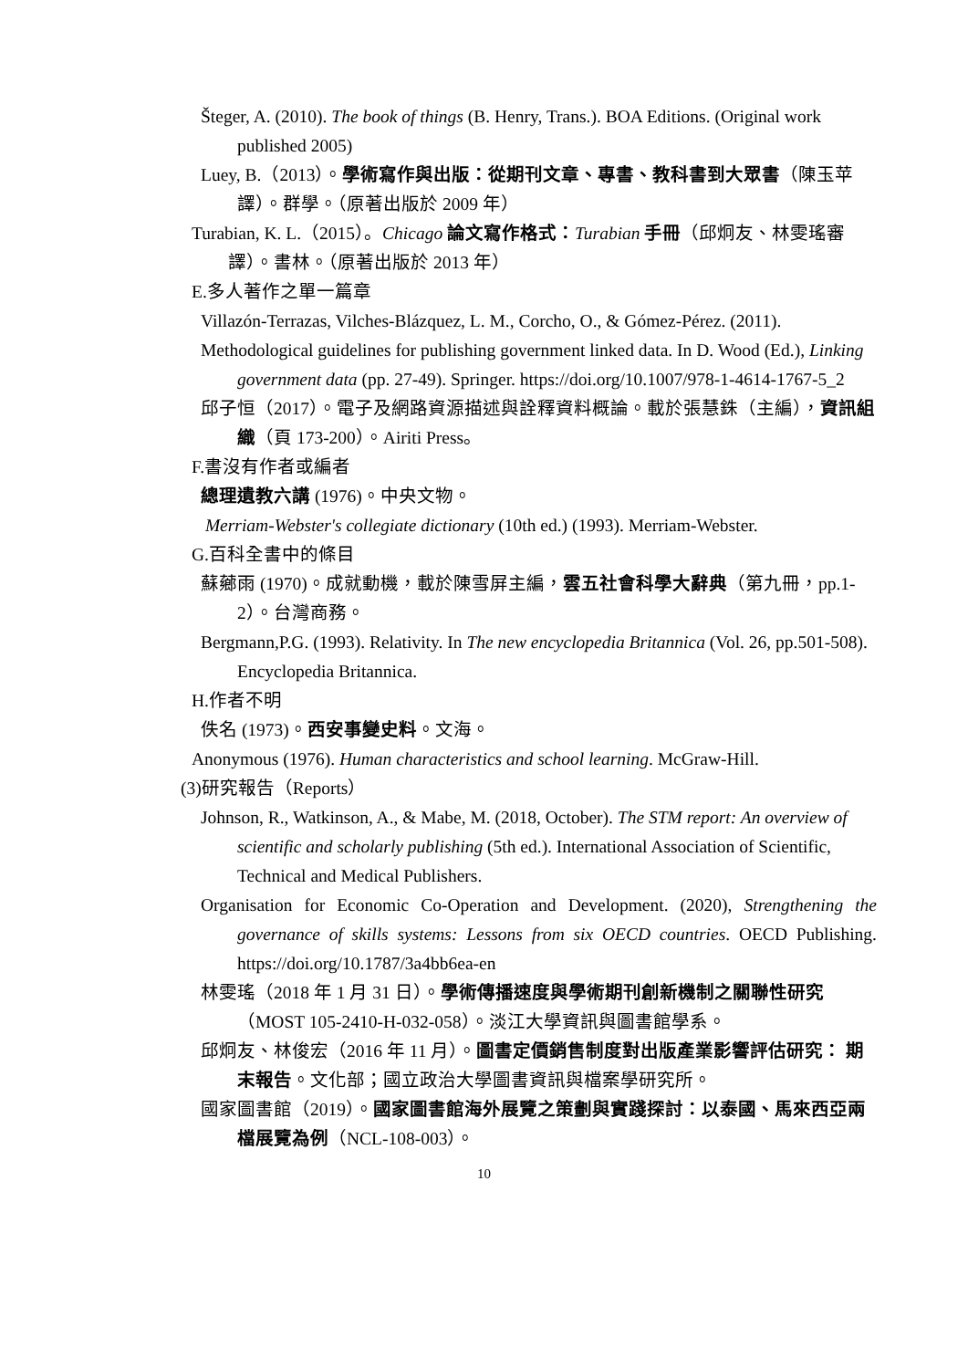Šteger, A. (2010). The book of things (B. Henry, Trans.). BOA Editions. (Original work published 2005)
Luey, B.（2013）。學術寫作與出版：從期刊文章、專書、教科書到大眾書（陳玉苹譯）。群學。（原著出版於 2009 年）
Turabian, K. L.（2015）。Chicago 論文寫作格式：Turabian 手冊（邱炯友、林雯瑤審譯）。書林。（原著出版於 2013 年）
E.多人著作之單一篇章
Villazón-Terrazas, Vilches-Blázquez, L. M., Corcho, O., & Gómez-Pérez. (2011).
Methodological guidelines for publishing government linked data. In D. Wood (Ed.), Linking government data (pp. 27-49). Springer. https://doi.org/10.1007/978-1-4614-1767-5_2
邱子恒（2017）。電子及網路資源描述與詮釋資料概論。載於張慧銖（主編），資訊組織（頁 173-200）。Airiti Press。
F.書沒有作者或編者
總理遺教六講 (1976)。中央文物。
Merriam-Webster's collegiate dictionary (10th ed.) (1993). Merriam-Webster.
G.百科全書中的條目
蘇薌雨 (1970)。成就動機，載於陳雪屏主編，雲五社會科學大辭典（第九冊，pp.1-2）。台灣商務。
Bergmann,P.G. (1993). Relativity. In The new encyclopedia Britannica (Vol. 26, pp.501-508). Encyclopedia Britannica.
H.作者不明
佚名 (1973)。西安事變史料。文海。
Anonymous (1976). Human characteristics and school learning. McGraw-Hill.
(3)研究報告（Reports）
Johnson, R., Watkinson, A., & Mabe, M. (2018, October). The STM report: An overview of scientific and scholarly publishing (5th ed.). International Association of Scientific, Technical and Medical Publishers.
Organisation for Economic Co-Operation and Development. (2020), Strengthening the governance of skills systems: Lessons from six OECD countries. OECD Publishing. https://doi.org/10.1787/3a4bb6ea-en
林雯瑤（2018 年 1 月 31 日）。學術傳播速度與學術期刊創新機制之關聯性研究（MOST 105-2410-H-032-058）。淡江大學資訊與圖書館學系。
邱炯友、林俊宏（2016 年 11 月）。圖書定價銷售制度對出版產業影響評估研究： 期末報告。文化部；國立政治大學圖書資訊與檔案學研究所。
國家圖書館（2019）。國家圖書館海外展覽之策劃與實踐探討：以泰國、馬來西亞兩檔展覽為例（NCL-108-003）。
10